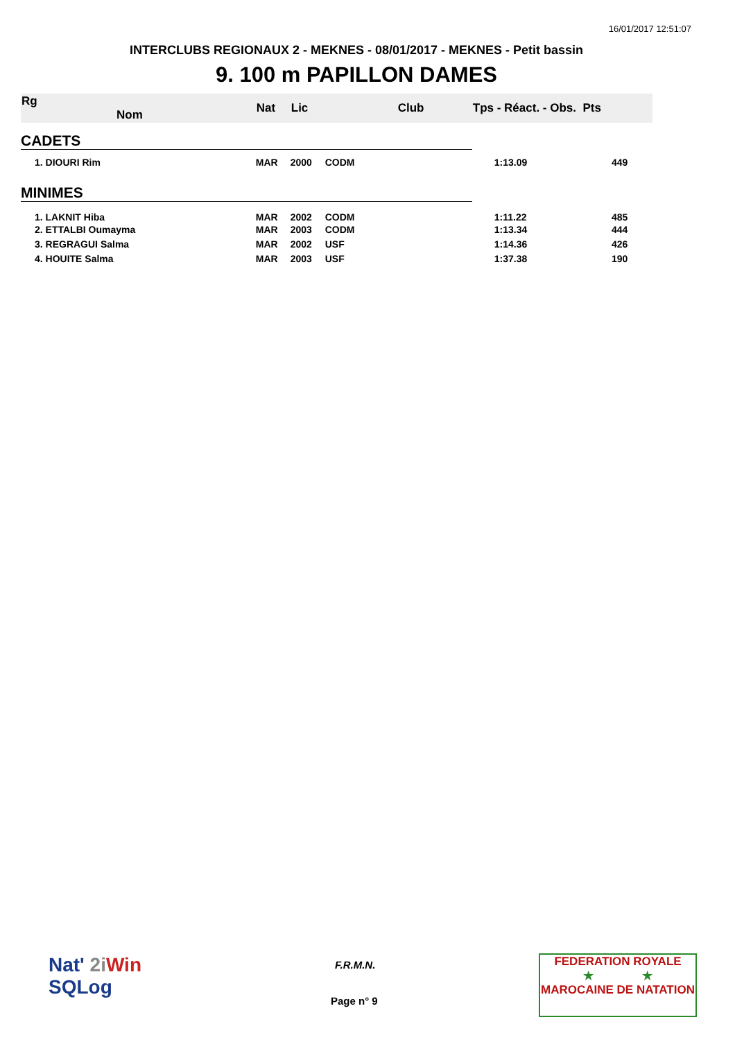16/01/2017 12:51:07
INTERCLUBS REGIONAUX 2 - MEKNES - 08/01/2017 - MEKNES - Petit bassin
9. 100 m PAPILLON DAMES
| Rg Nom | | Nat | Lic | Club | Tps - Réact. - Obs. Pts | |
| --- | --- | --- | --- | --- | --- | --- |
| CADETS | | | | | | |
| 1. DIOURI Rim | | MAR | 2000 | CODM | 1:13.09 | 449 |
| MINIMES | | | | | | |
| 1. LAKNIT Hiba | | MAR | 2002 | CODM | 1:11.22 | 485 |
| 2. ETTALBI Oumayma | | MAR | 2003 | CODM | 1:13.34 | 444 |
| 3. REGRAGUI Salma | | MAR | 2002 | USF | 1:14.36 | 426 |
| 4. HOUITE Salma | | MAR | 2003 | USF | 1:37.38 | 190 |
Nat' 2i Win
SQLog
F.R.M.N.
Page n° 9
FEDERATION ROYALE
★ ★
MAROCAINE DE NATATION